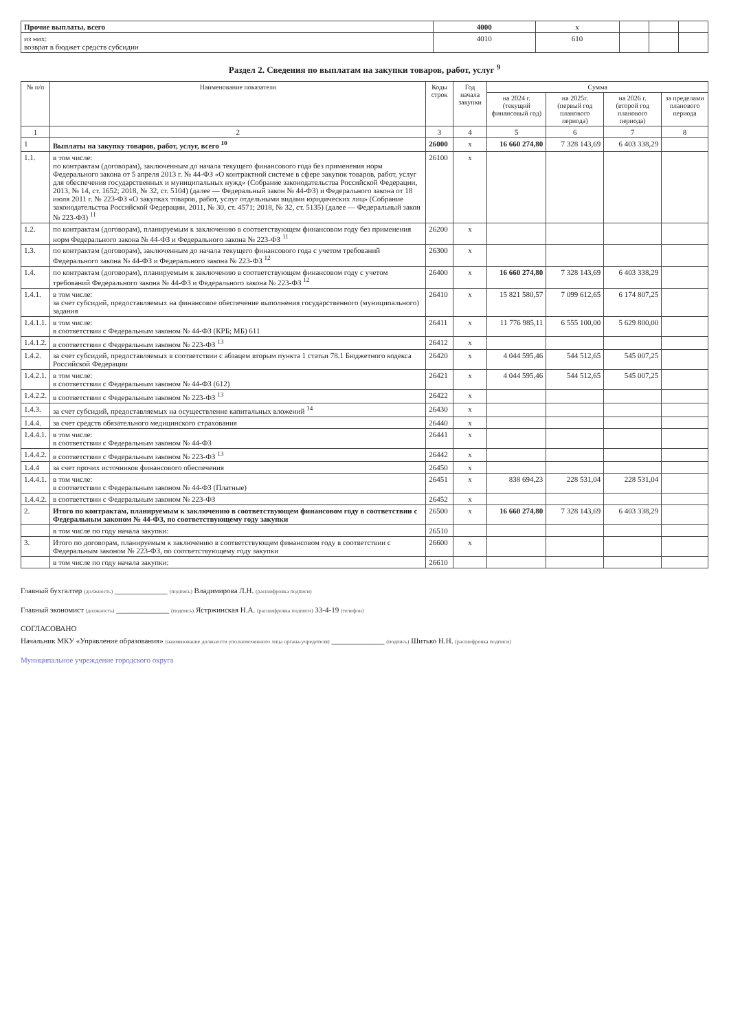| Прочие выплаты, всего | 4000 | x | | | |
| из них: возврат в бюджет средств субсидии | 4010 | 610 | | | |
Раздел 2. Сведения по выплатам на закупки товаров, работ, услуг <sup>9</sup>
| № п/п | Наименование показателя | Коды строк | Год начала закупки | Сумма | | | |
| --- | --- | --- | --- | --- | --- | --- | --- |
| | | | | на 2024 г. (текущий финансовый год) | на 2025г. (первый год планового периода) | на 2026 г. (второй год планового периода) | за пределами планового периода |
| 1 | 2 | 3 | 4 | 5 | 6 | 7 | 8 |
| 1 | Выплаты на закупку товаров, работ, услуг, всего <sup>10</sup> | 26000 | x | 16 660 274,80 | 7 328 143,69 | 6 403 338,29 | |
| 1.1. | в том числе: по контрактам (договорам), заключенным до начала текущего финансового года без применения норм Федерального закона от 5 апреля 2013 г. № 44-ФЗ «О контрактной системе в сфере закупок товаров, работ, услуг для обеспечения государственных и муниципальных нужд» (Собрание законодательства Российской Федерации, 2013, № 14, ст. 1652; 2018, № 32, ст. 5104) (далее — Федеральный закон № 44-ФЗ) и Федерального закона от 18 июля 2011 г. № 223-ФЗ «О закупках товаров, работ, услуг отдельными видами юридических лиц» (Собрание законодательства Российской Федерации, 2011, № 30, ст. 4571; 2018, № 32, ст. 5135) (далее — Федеральный закон № 223-ФЗ) <sup>11</sup> | 26100 | x | | | | |
| 1.2. | по контрактам (договорам), планируемым к заключению в соответствующем финансовом году без применения норм Федерального закона № 44-ФЗ и Федерального закона № 223-ФЗ <sup>11</sup> | 26200 | x | | | | |
| 1.3. | по контрактам (договорам), заключенным до начала текущего финансового года с учетом требований Федерального закона № 44-ФЗ и Федерального закона № 223-ФЗ <sup>12</sup> | 26300 | x | | | | |
| 1.4. | по контрактам (договорам), планируемым к заключению в соответствующем финансовом году с учетом требований Федерального закона № 44-ФЗ и Федерального закона № 223-ФЗ <sup>12</sup> | 26400 | x | 16 660 274,80 | 7 328 143,69 | 6 403 338,29 | |
| 1.4.1. | в том числе: за счет субсидий, предоставляемых на финансовое обеспечение выполнения государственного (муниципального) задания | 26410 | x | 15 821 580,57 | 7 099 612,65 | 6 174 807,25 | |
| 1.4.1.1. | в том числе: в соответствии с Федеральным законом № 44-ФЗ (КРБ; МБ) 611 | 26411 | x | 11 776 985,11 | 6 555 100,00 | 5 629 800,00 | |
| 1.4.1.2. | в соответствии с Федеральным законом № 223-ФЗ <sup>13</sup> | 26412 | x | | | | |
| 1.4.2. | за счет субсидий, предоставляемых в соответствии с абзацем вторым пункта 1 статьи 78.1 Бюджетного кодекса Российской Федерации | 26420 | x | 4 044 595,46 | 544 512,65 | 545 007,25 | |
| 1.4.2.1. | в том числе: в соответствии с Федеральным законом № 44-ФЗ (612) | 26421 | x | 4 044 595,46 | 544 512,65 | 545 007,25 | |
| 1.4.2.2. | в соответствии с Федеральным законом № 223-ФЗ <sup>13</sup> | 26422 | x | | | | |
| 1.4.3. | за счет субсидий, предоставляемых на осуществление капитальных вложений <sup>14</sup> | 26430 | x | | | | |
| 1.4.4. | за счет средств обязательного медицинского страхования | 26440 | x | | | | |
| 1.4.4.1. | в том числе: в соответствии с Федеральным законом № 44-ФЗ | 26441 | x | | | | |
| 1.4.4.2. | в соответствии с Федеральным законом № 223-ФЗ <sup>13</sup> | 26442 | x | | | | |
| 1.4.4 | за счет прочих источников финансового обеспечения | 26450 | x | | | | |
| 1.4.4.1. | в том числе: в соответствии с Федеральным законом № 44-ФЗ (Платные) | 26451 | x | 838 694,23 | 228 531,04 | 228 531,04 | |
| 1.4.4.2. | в соответствии с Федеральным законом № 223-ФЗ | 26452 | x | | | | |
| 2. | Итого по контрактам, планируемым к заключению в соответствующем финансовом году в соответствии с Федеральным законом № 44-ФЗ, по соответствующему году закупки | 26500 | x | 16 660 274,80 | 7 328 143,69 | 6 403 338,29 | |
| | в том числе по году начала закупки: | 26510 | | | | | |
| 3. | Итого по договорам, планируемым к заключению в соответствующем финансовом году в соответствии с Федеральным законом № 223-ФЗ, по соответствующему году закупки | 26600 | x | | | | |
| | в том числе по году начала закупки: | 26610 | | | | | |
Главный бухгалтер (должность) ______________ (подпись) Владимирова Л.Н. (расшифровка подписи)
Главный экономист (должность) ______________ (подпись) Ястржинская Н.А. (расшифровка подписи) 33-4-19 (телефон)
СОГЛАСОВАНО
Начальник МКУ «Управление образования» (наименование должности уполномоченного лица органа-учредителя) ______________ (подпись) Шитько Н.Н. (расшифровка подписи)
Муниципальное учреждение городского округа